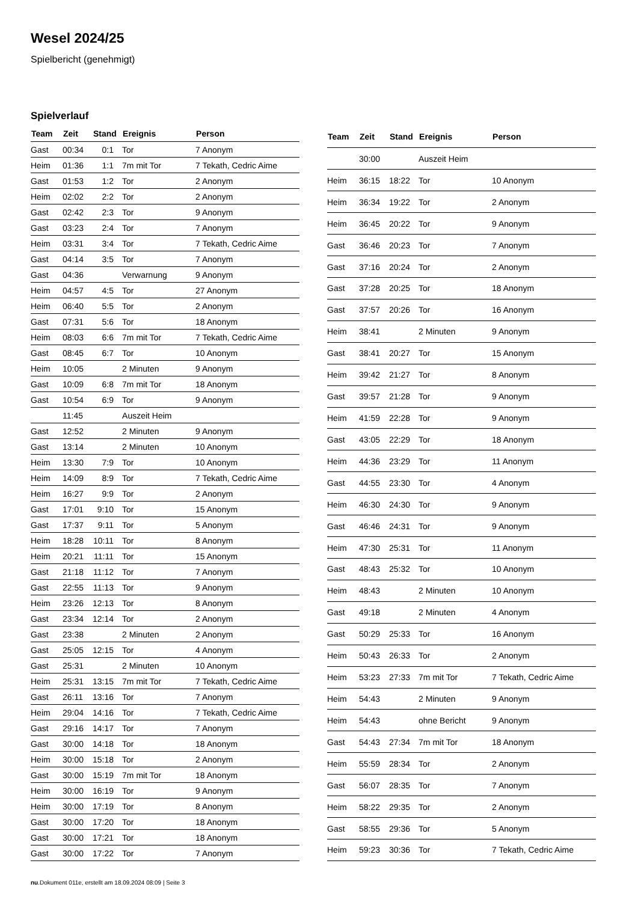Wesel 2024/25
Spielbericht (genehmigt)
Spielverlauf
| Team | Zeit | Stand | Ereignis | Person |
| --- | --- | --- | --- | --- |
| Gast | 00:34 | 0:1 | Tor | 7 Anonym |
| Heim | 01:36 | 1:1 | 7m mit Tor | 7 Tekath, Cedric Aime |
| Gast | 01:53 | 1:2 | Tor | 2 Anonym |
| Heim | 02:02 | 2:2 | Tor | 2 Anonym |
| Gast | 02:42 | 2:3 | Tor | 9 Anonym |
| Gast | 03:23 | 2:4 | Tor | 7 Anonym |
| Heim | 03:31 | 3:4 | Tor | 7 Tekath, Cedric Aime |
| Gast | 04:14 | 3:5 | Tor | 7 Anonym |
| Gast | 04:36 | | Verwarnung | 9 Anonym |
| Heim | 04:57 | 4:5 | Tor | 27 Anonym |
| Heim | 06:40 | 5:5 | Tor | 2 Anonym |
| Gast | 07:31 | 5:6 | Tor | 18 Anonym |
| Heim | 08:03 | 6:6 | 7m mit Tor | 7 Tekath, Cedric Aime |
| Gast | 08:45 | 6:7 | Tor | 10 Anonym |
| Heim | 10:05 | | 2 Minuten | 9 Anonym |
| Gast | 10:09 | 6:8 | 7m mit Tor | 18 Anonym |
| Gast | 10:54 | 6:9 | Tor | 9 Anonym |
| | 11:45 | | Auszeit Heim | |
| Gast | 12:52 | | 2 Minuten | 9 Anonym |
| Gast | 13:14 | | 2 Minuten | 10 Anonym |
| Heim | 13:30 | 7:9 | Tor | 10 Anonym |
| Heim | 14:09 | 8:9 | Tor | 7 Tekath, Cedric Aime |
| Heim | 16:27 | 9:9 | Tor | 2 Anonym |
| Gast | 17:01 | 9:10 | Tor | 15 Anonym |
| Gast | 17:37 | 9:11 | Tor | 5 Anonym |
| Heim | 18:28 | 10:11 | Tor | 8 Anonym |
| Heim | 20:21 | 11:11 | Tor | 15 Anonym |
| Gast | 21:18 | 11:12 | Tor | 7 Anonym |
| Gast | 22:55 | 11:13 | Tor | 9 Anonym |
| Heim | 23:26 | 12:13 | Tor | 8 Anonym |
| Gast | 23:34 | 12:14 | Tor | 2 Anonym |
| Gast | 23:38 | | 2 Minuten | 2 Anonym |
| Gast | 25:05 | 12:15 | Tor | 4 Anonym |
| Gast | 25:31 | | 2 Minuten | 10 Anonym |
| Heim | 25:31 | 13:15 | 7m mit Tor | 7 Tekath, Cedric Aime |
| Gast | 26:11 | 13:16 | Tor | 7 Anonym |
| Heim | 29:04 | 14:16 | Tor | 7 Tekath, Cedric Aime |
| Gast | 29:16 | 14:17 | Tor | 7 Anonym |
| Gast | 30:00 | 14:18 | Tor | 18 Anonym |
| Heim | 30:00 | 15:18 | Tor | 2 Anonym |
| Gast | 30:00 | 15:19 | 7m mit Tor | 18 Anonym |
| Heim | 30:00 | 16:19 | Tor | 9 Anonym |
| Heim | 30:00 | 17:19 | Tor | 8 Anonym |
| Gast | 30:00 | 17:20 | Tor | 18 Anonym |
| Gast | 30:00 | 17:21 | Tor | 18 Anonym |
| Gast | 30:00 | 17:22 | Tor | 7 Anonym |
| Team | Zeit | Stand | Ereignis | Person |
| --- | --- | --- | --- | --- |
| | 30:00 | | Auszeit Heim | |
| Heim | 36:15 | 18:22 | Tor | 10 Anonym |
| Heim | 36:34 | 19:22 | Tor | 2 Anonym |
| Heim | 36:45 | 20:22 | Tor | 9 Anonym |
| Gast | 36:46 | 20:23 | Tor | 7 Anonym |
| Gast | 37:16 | 20:24 | Tor | 2 Anonym |
| Gast | 37:28 | 20:25 | Tor | 18 Anonym |
| Gast | 37:57 | 20:26 | Tor | 16 Anonym |
| Heim | 38:41 | | 2 Minuten | 9 Anonym |
| Gast | 38:41 | 20:27 | Tor | 15 Anonym |
| Heim | 39:42 | 21:27 | Tor | 8 Anonym |
| Gast | 39:57 | 21:28 | Tor | 9 Anonym |
| Heim | 41:59 | 22:28 | Tor | 9 Anonym |
| Gast | 43:05 | 22:29 | Tor | 18 Anonym |
| Heim | 44:36 | 23:29 | Tor | 11 Anonym |
| Gast | 44:55 | 23:30 | Tor | 4 Anonym |
| Heim | 46:30 | 24:30 | Tor | 9 Anonym |
| Gast | 46:46 | 24:31 | Tor | 9 Anonym |
| Heim | 47:30 | 25:31 | Tor | 11 Anonym |
| Gast | 48:43 | 25:32 | Tor | 10 Anonym |
| Heim | 48:43 | | 2 Minuten | 10 Anonym |
| Gast | 49:18 | | 2 Minuten | 4 Anonym |
| Gast | 50:29 | 25:33 | Tor | 16 Anonym |
| Heim | 50:43 | 26:33 | Tor | 2 Anonym |
| Heim | 53:23 | 27:33 | 7m mit Tor | 7 Tekath, Cedric Aime |
| Heim | 54:43 | | 2 Minuten | 9 Anonym |
| Heim | 54:43 | | ohne Bericht | 9 Anonym |
| Gast | 54:43 | 27:34 | 7m mit Tor | 18 Anonym |
| Heim | 55:59 | 28:34 | Tor | 2 Anonym |
| Gast | 56:07 | 28:35 | Tor | 7 Anonym |
| Heim | 58:22 | 29:35 | Tor | 2 Anonym |
| Gast | 58:55 | 29:36 | Tor | 5 Anonym |
| Heim | 59:23 | 30:36 | Tor | 7 Tekath, Cedric Aime |
nu.Dokument 011e, erstellt am 18.09.2024 08:09 | Seite 3